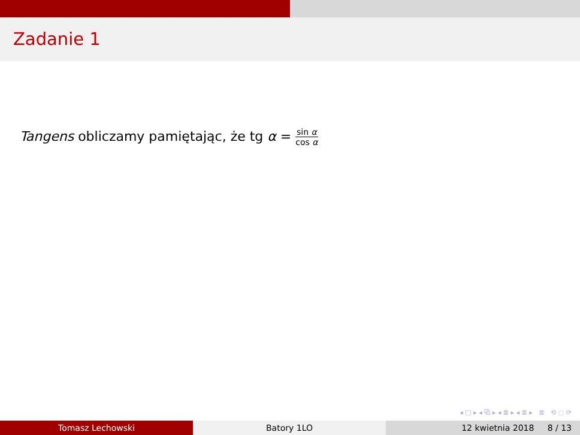Zadanie 1
Tangens obliczamy pamiętając, że tg α = sin α cos α
◂ □ ▸ ◂ ⧉ ▸ ◂ ≣ ▸ ◂ ≣ ▸ ≣ ⟲ ◌ ⟳
Tomasz Lechowski Batory 1LO 12 kwietnia 2018 8 / 13